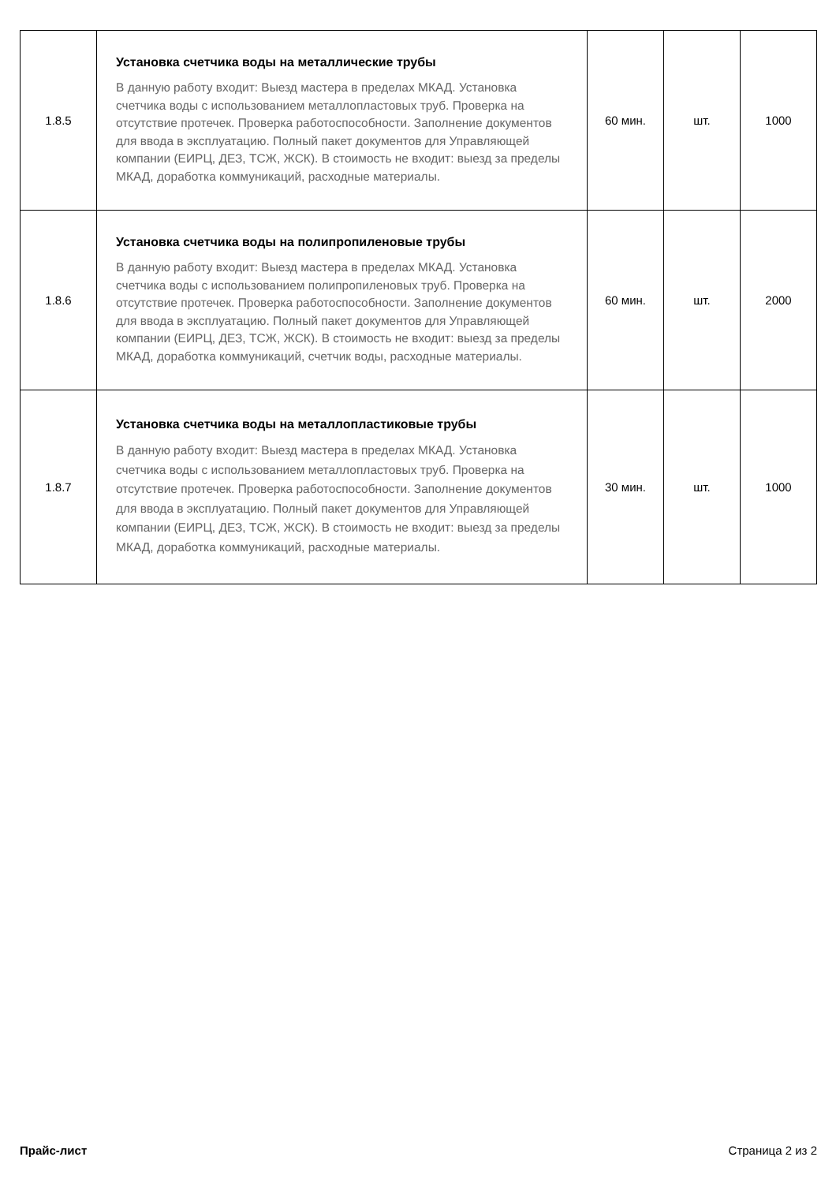| 1.8.5 | Установка счетчика воды на металлические трубы В данную работу входит: Выезд мастера в пределах МКАД. Установка счетчика воды с использованием металлопластовых труб. Проверка на отсутствие протечек. Проверка работоспособности. Заполнение документов для ввода в эксплуатацию. Полный пакет документов для Управляющей компании (ЕИРЦ, ДЕЗ, ТСЖ, ЖСК). В стоимость не входит: выезд за пределы МКАД, доработка коммуникаций, расходные материалы. | 60 мин. | шт. | 1000 |
| 1.8.6 | Установка счетчика воды на полипропиленовые трубы В данную работу входит: Выезд мастера в пределах МКАД. Установка счетчика воды с использованием полипропиленовых труб. Проверка на отсутствие протечек. Проверка работоспособности. Заполнение документов для ввода в эксплуатацию. Полный пакет документов для Управляющей компании (ЕИРЦ, ДЕЗ, ТСЖ, ЖСК). В стоимость не входит: выезд за пределы МКАД, доработка коммуникаций, счетчик воды, расходные материалы. | 60 мин. | шт. | 2000 |
| 1.8.7 | Установка счетчика воды на металлопластиковые трубы В данную работу входит: Выезд мастера в пределах МКАД. Установка счетчика воды с использованием металлопластовых труб. Проверка на отсутствие протечек. Проверка работоспособности. Заполнение документов для ввода в эксплуатацию. Полный пакет документов для Управляющей компании (ЕИРЦ, ДЕЗ, ТСЖ, ЖСК). В стоимость не входит: выезд за пределы МКАД, доработка коммуникаций, расходные материалы. | 30 мин. | шт. | 1000 |
Прайс-лист Страница 2 из 2